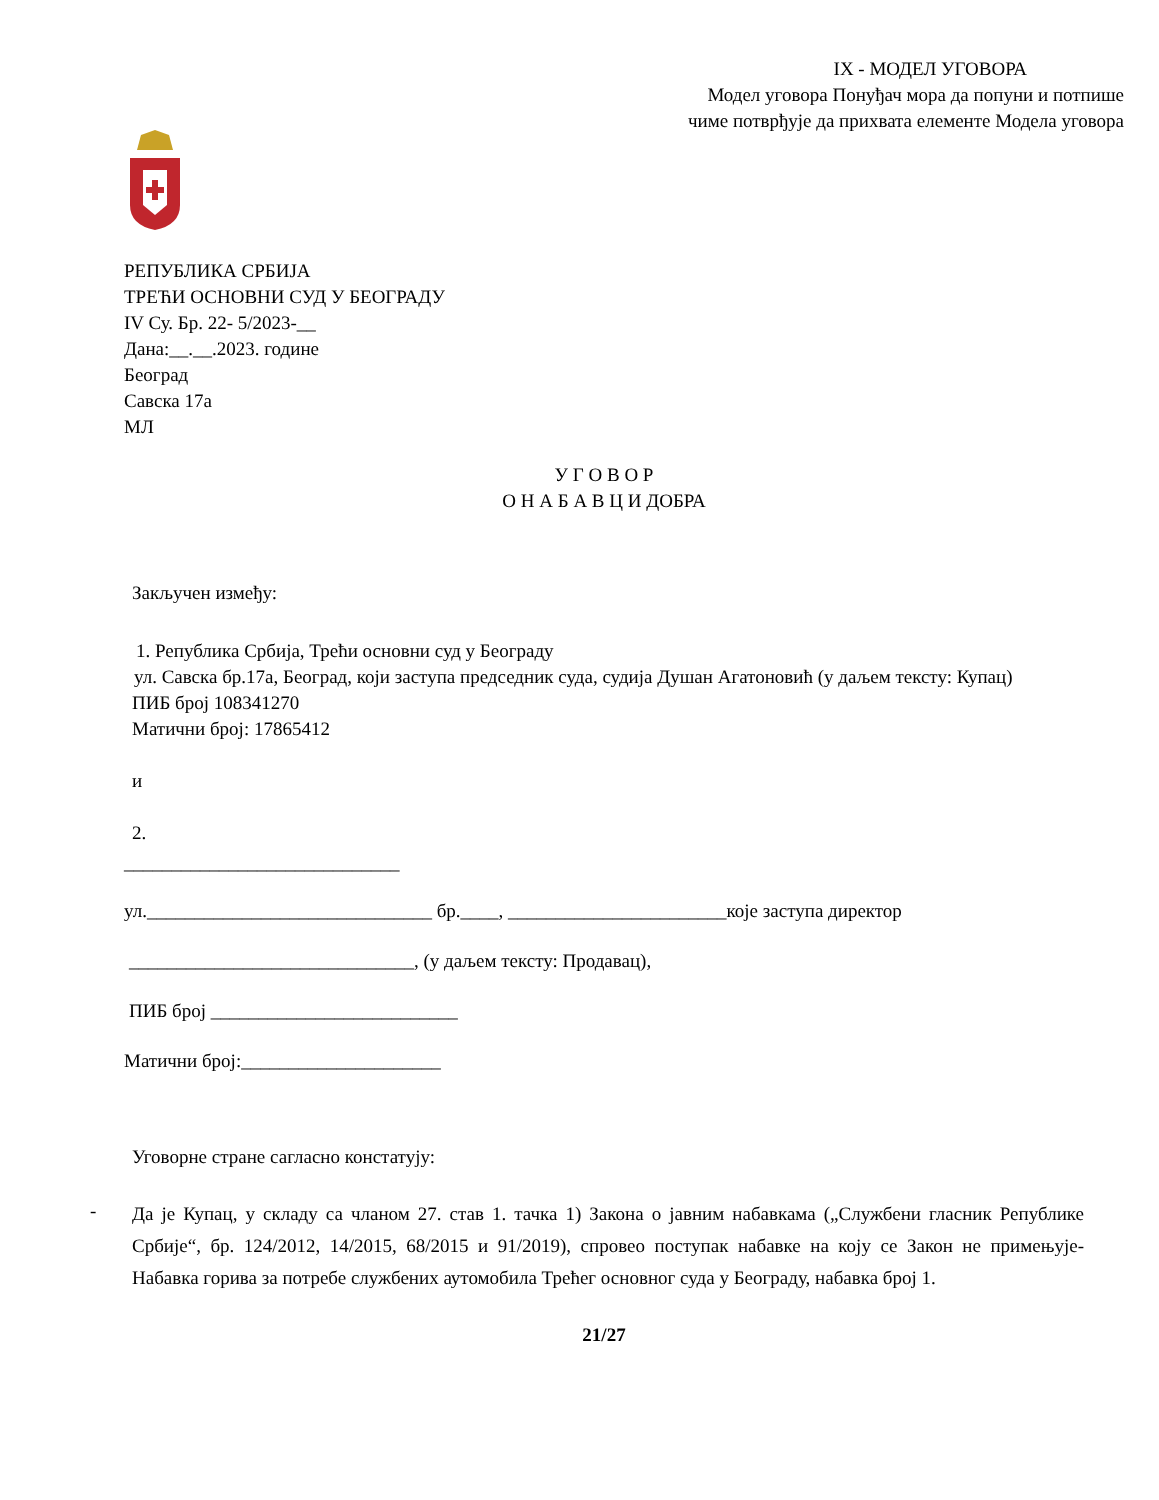IX - МОДЕЛ УГОВОРА
Модел уговора Понуђач мора да попуни и потпише
чиме потврђује да прихвата елементе Модела уговора
РЕПУБЛИКА СРБИЈА
ТРЕЋИ ОСНОВНИ СУД У БЕОГРАДУ
IV Су. Бр. 22- 5/2023-__
Дана:__.__.2023. године
Београд
Савска 17а
МЛ
У Г О В О Р
О Н А Б А В Ц И ДОБРА
Закључен између:
1. Република Србија, Трећи основни суд у Београду
ул. Савска бр.17а, Београд, који заступа председник суда, судија Душан Агатоновић (у даљем тексту: Купац)
ПИБ број 108341270
Матични број: 17865412
и
2.
_____________________________
ул.______________________________ бр.____, _______________________које заступа директор
______________________________, (у даљем тексту: Продавац),
ПИБ број __________________________
Матични број:_____________________
Уговорне стране сагласно констатују:
-
Да је Купац, у складу са чланом 27. став 1. тачка 1) Закона о јавним набавкама („Службени гласник Републике Србије“, бр. 124/2012, 14/2015, 68/2015 и 91/2019), спровео поступак набавке на коју се Закон не примењује- Набавка горива за потребе службених аутомобила Трећег основног суда у Београду, набавка број 1.
21/27